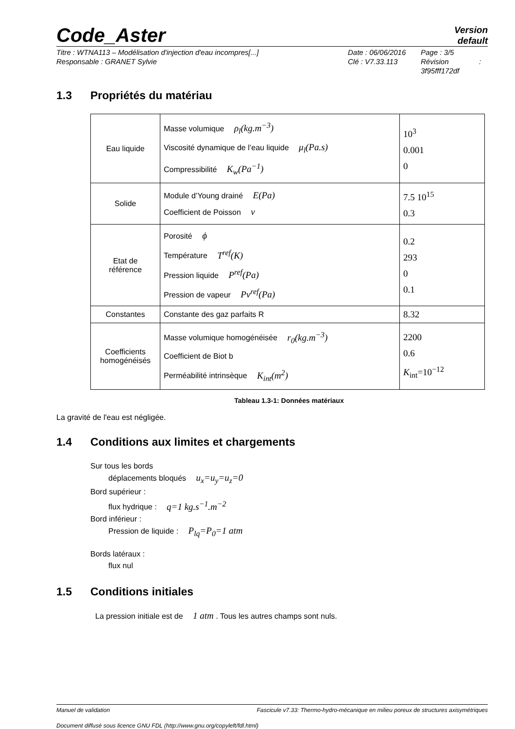Code_Aster
Version
default
Titre : WTNA113 – Modélisation d'injection d'eau incompres[...]
Responsable : GRANET Sylvie
Date : 06/06/2016
Clé : V7.33.113
Page : 3/5
Révision :
3f95fff172df
1.3 Propriétés du matériau
| Eau liquide | Masse volumique ρ<sub>l</sub>(kg.m<sup>−3</sup>) Viscosité dynamique de l’eau liquide μ<sub>l</sub>(Pa.s) Compressibilité K<sub>w</sub>(Pa<sup>−1</sup>) | 10<sup>3</sup> 0.001 0 |
| Solide | Module d’Young drainé E(Pa) Coefficient de Poisson ν | 7.5 10<sup>15</sup> 0.3 |
| Etat de référence | Porosité ϕ Température T<sup>ref</sup>(K) Pression liquide P<sup>ref</sup>(Pa) Pression de vapeur Pv<sup>ref</sup>(Pa) | 0.2 293 0 0.1 |
| Constantes | Constante des gaz parfaits R | 8.32 |
| Coefficients homogénéisés | Masse volumique homogénéisée r<sub>0</sub>(kg.m<sup>−3</sup>) Coefficient de Biot b Perméabilité intrinsèque K<sub>int</sub>(m<sup>2</sup>) | 2200 0.6 K<sub>int</sub>=10<sup>−12</sup> |
Tableau 1.3-1: Données matériaux
La gravité de l'eau est négligée.
1.4 Conditions aux limites et chargements
Sur tous les bords
déplacements bloqués u<sub>x</sub>=u<sub>y</sub>=u<sub>z</sub>=0
Bord supérieur :
flux hydrique : q=1 kg.s<sup>−1</sup>.m<sup>−2</sup>
Bord inférieur :
Pression de liquide : P<sub>lq</sub>=P<sub>0</sub>=1 atm
Bords latéraux :
flux nul
1.5 Conditions initiales
La pression initiale est de 1 atm . Tous les autres champs sont nuls.
Manuel de validation Fascicule v7.33: Thermo-hydro-mécanique en milieu poreux de structures axisymétriques
Document diffusé sous licence GNU FDL (http://www.gnu.org/copyleft/fdl.html)